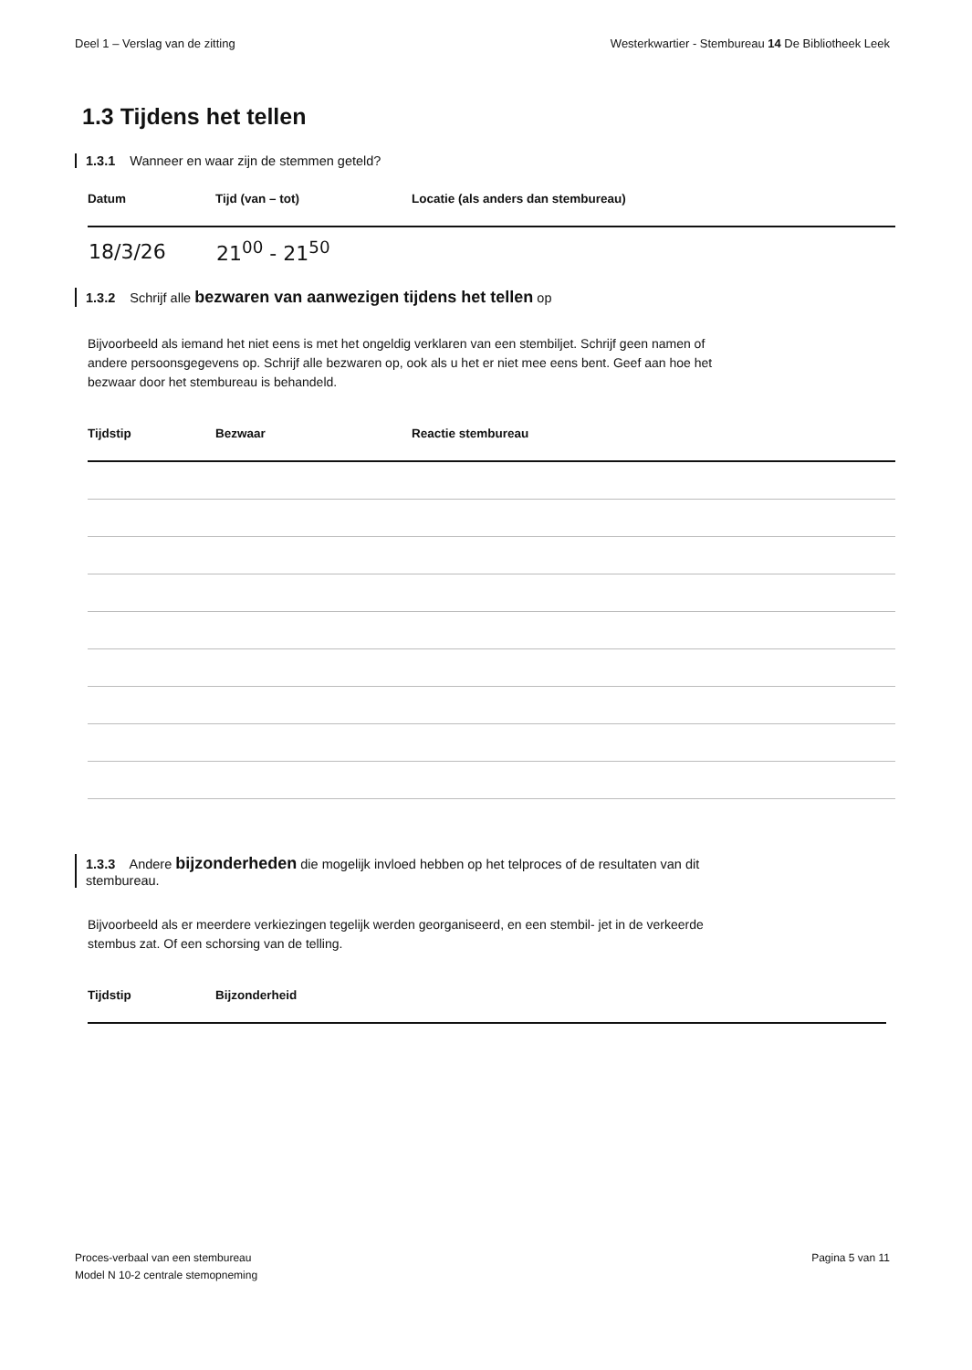Deel 1 – Verslag van de zitting Westerkwartier - Stembureau 14 De Bibliotheek Leek
1.3 Tijdens het tellen
1.3.1 Wanneer en waar zijn de stemmen geteld?
| Datum | Tijd (van – tot) | Locatie (als anders dan stembureau) |
| --- | --- | --- |
| 18/3/26 | 21<sup>00</sup> - 21<sup>50</sup> | |
1.3.2 Schrijf alle bezwaren van aanwezigen tijdens het tellen op
Bijvoorbeeld als iemand het niet eens is met het ongeldig verklaren van een stembiljet. Schrijf geen namen of andere persoonsgegevens op. Schrijf alle bezwaren op, ook als u het er niet mee eens bent. Geef aan hoe het bezwaar door het stembureau is behandeld.
| Tijdstip | Bezwaar | Reactie stembureau |
| --- | --- | --- |
1.3.3 Andere bijzonderheden die mogelijk invloed hebben op het telproces of de resultaten van dit stembureau.
Bijvoorbeeld als er meerdere verkiezingen tegelijk werden georganiseerd, en een stembil- jet in de verkeerde stembus zat. Of een schorsing van de telling.
| Tijdstip | Bijzonderheid |
| --- | --- |
Proces-verbaal van een stembureau
Model N 10-2 centrale stemopneming Pagina 5 van 11